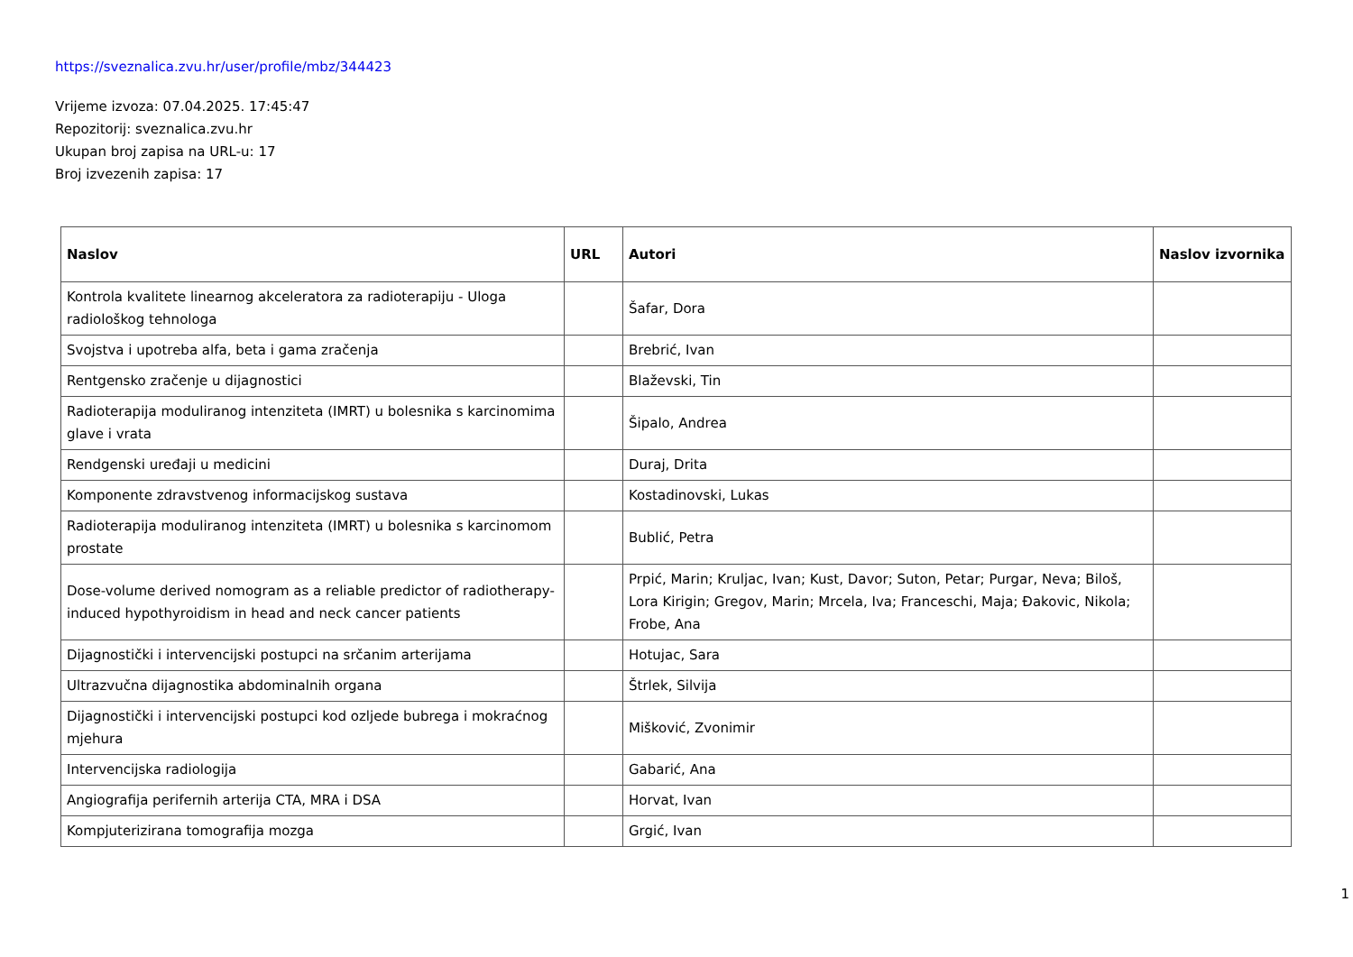https://sveznalica.zvu.hr/user/profile/mbz/344423
Vrijeme izvoza: 07.04.2025. 17:45:47
Repozitorij: sveznalica.zvu.hr
Ukupan broj zapisa na URL-u: 17
Broj izvezenih zapisa: 17
| Naslov | URL | Autori | Naslov izvornika |
| --- | --- | --- | --- |
| Kontrola kvalitete linearnog akceleratora za radioterapiju - Uloga radiološkog tehnologa | | Šafar, Dora | |
| Svojstva i upotreba alfa, beta i gama zračenja | | Brebrić, Ivan | |
| Rentgensko zračenje u dijagnostici | | Blaževski, Tin | |
| Radioterapija moduliranog intenziteta (IMRT) u bolesnika s karcinomima glave i vrata | | Šipalo, Andrea | |
| Rendgenski uređaji u medicini | | Duraj, Drita | |
| Komponente zdravstvenog informacijskog sustava | | Kostadinovski, Lukas | |
| Radioterapija moduliranog intenziteta (IMRT) u bolesnika s karcinomom prostate | | Bublić, Petra | |
| Dose-volume derived nomogram as a reliable predictor of radiotherapy-induced hypothyroidism in head and neck cancer patients | | Prpić, Marin; Kruljac, Ivan; Kust, Davor; Suton, Petar; Purgar, Neva; Biloš, Lora Kirigin; Gregov, Marin; Mrcela, Iva; Franceschi, Maja; Đakovic, Nikola; Frobe, Ana | |
| Dijagnostički i intervencijski postupci na srčanim arterijama | | Hotujac, Sara | |
| Ultrazvučna dijagnostika abdominalnih organa | | Štrlek, Silvija | |
| Dijagnostički i intervencijski postupci kod ozljede bubrega i mokraćnog mjehura | | Mišković, Zvonimir | |
| Intervencijska radiologija | | Gabarić, Ana | |
| Angiografija perifernih arterija CTA, MRA i DSA | | Horvat, Ivan | |
| Kompjuterizirana tomografija mozga | | Grgić, Ivan | |
1